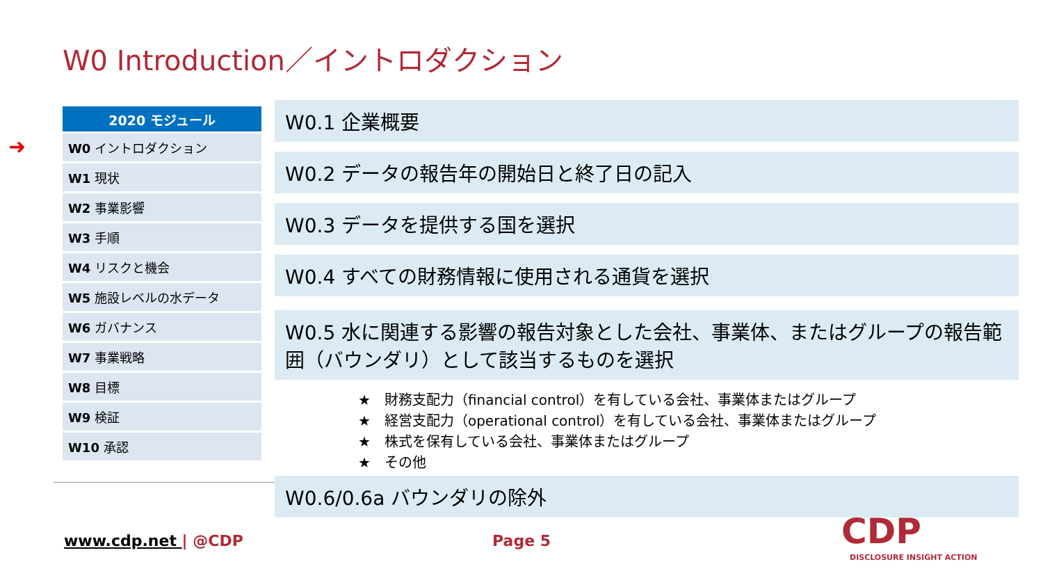W0 Introduction／イントロダクション
➜
| 2020 モジュール |
| --- |
| W0 イントロダクション |
| W1 現状 |
| W2 事業影響 |
| W3 手順 |
| W4 リスクと機会 |
| W5 施設レベルの水データ |
| W6 ガバナンス |
| W7 事業戦略 |
| W8 目標 |
| W9 検証 |
| W10 承認 |
W0.1 企業概要
W0.2 データの報告年の開始日と終了日の記入
W0.3 データを提供する国を選択
W0.4 すべての財務情報に使用される通貨を選択
W0.5 水に関連する影響の報告対象とした会社、事業体、またはグループの報告範囲（バウンダリ）として該当するものを選択
★　財務支配力（financial control）を有している会社、事業体またはグループ
★　経営支配力（operational control）を有している会社、事業体またはグループ
★　株式を保有している会社、事業体またはグループ
★　その他
W0.6/0.6a バウンダリの除外
www.cdp.net | @CDP Page 5 CDP
DISCLOSURE INSIGHT ACTION